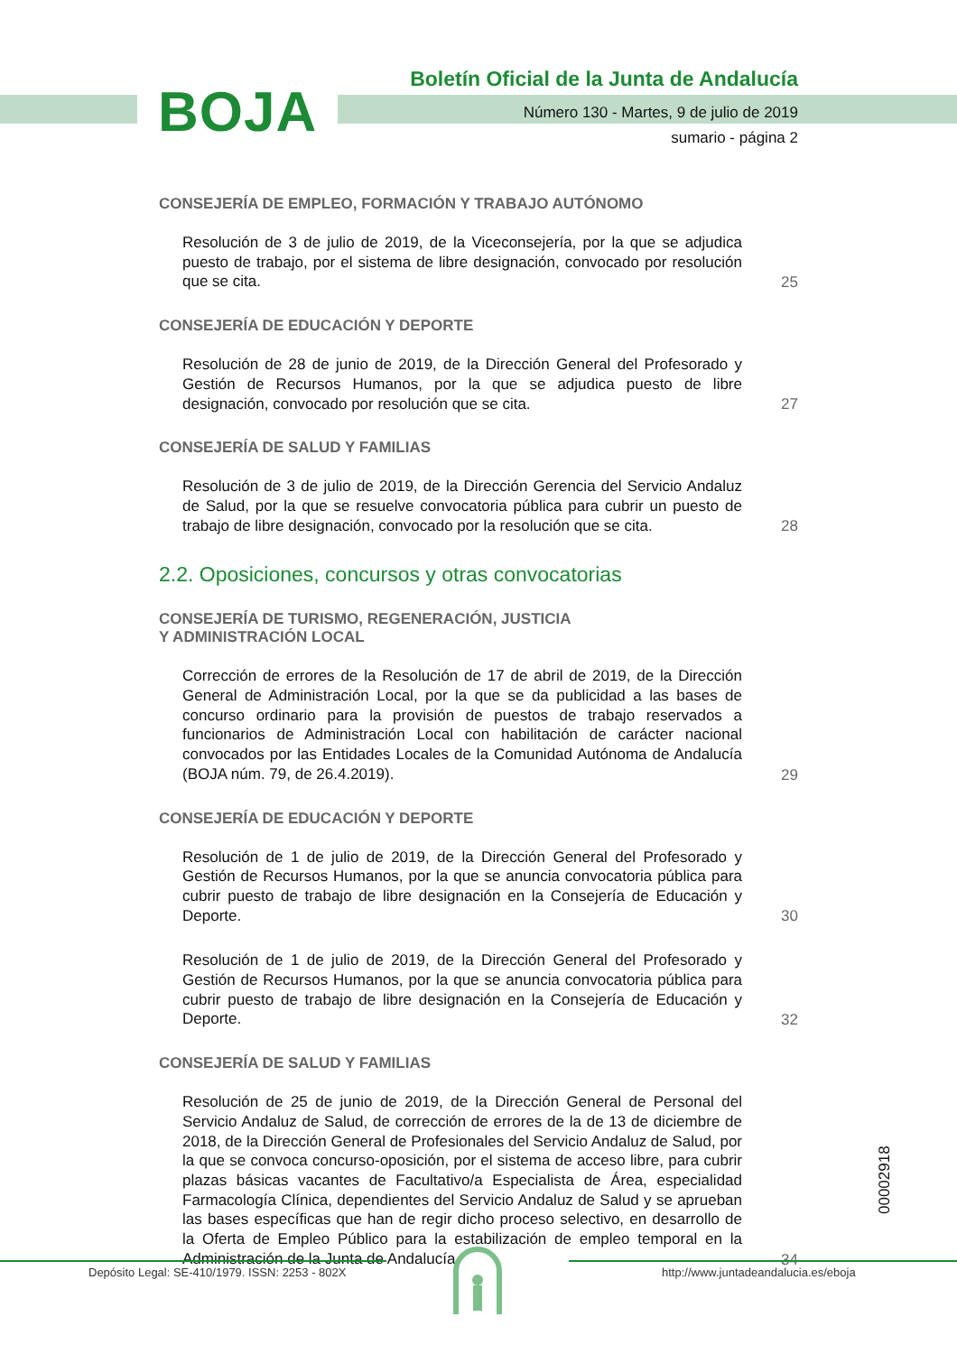BOJA
Boletín Oficial de la Junta de Andalucía
Número 130 - Martes, 9 de julio de 2019
sumario - página 2
CONSEJERÍA DE EMPLEO, FORMACIÓN Y TRABAJO AUTÓNOMO
Resolución de 3 de julio de 2019, de la Viceconsejería, por la que se adjudica puesto de trabajo, por el sistema de libre designación, convocado por resolución que se cita.
25
CONSEJERÍA DE EDUCACIÓN Y DEPORTE
Resolución de 28 de junio de 2019, de la Dirección General del Profesorado y Gestión de Recursos Humanos, por la que se adjudica puesto de libre designación, convocado por resolución que se cita.
27
CONSEJERÍA DE SALUD Y FAMILIAS
Resolución de 3 de julio de 2019, de la Dirección Gerencia del Servicio Andaluz de Salud, por la que se resuelve convocatoria pública para cubrir un puesto de trabajo de libre designación, convocado por la resolución que se cita.
28
2.2. Oposiciones, concursos y otras convocatorias
CONSEJERÍA DE TURISMO, REGENERACIÓN, JUSTICIA
Y ADMINISTRACIÓN LOCAL
Corrección de errores de la Resolución de 17 de abril de 2019, de la Dirección General de Administración Local, por la que se da publicidad a las bases de concurso ordinario para la provisión de puestos de trabajo reservados a funcionarios de Administración Local con habilitación de carácter nacional convocados por las Entidades Locales de la Comunidad Autónoma de Andalucía (BOJA núm. 79, de 26.4.2019).
29
CONSEJERÍA DE EDUCACIÓN Y DEPORTE
Resolución de 1 de julio de 2019, de la Dirección General del Profesorado y Gestión de Recursos Humanos, por la que se anuncia convocatoria pública para cubrir puesto de trabajo de libre designación en la Consejería de Educación y Deporte.
30
Resolución de 1 de julio de 2019, de la Dirección General del Profesorado y Gestión de Recursos Humanos, por la que se anuncia convocatoria pública para cubrir puesto de trabajo de libre designación en la Consejería de Educación y Deporte.
32
CONSEJERÍA DE SALUD Y FAMILIAS
Resolución de 25 de junio de 2019, de la Dirección General de Personal del Servicio Andaluz de Salud, de corrección de errores de la de 13 de diciembre de 2018, de la Dirección General de Profesionales del Servicio Andaluz de Salud, por la que se convoca concurso-oposición, por el sistema de acceso libre, para cubrir plazas básicas vacantes de Facultativo/a Especialista de Área, especialidad Farmacología Clínica, dependientes del Servicio Andaluz de Salud y se aprueban las bases específicas que han de regir dicho proceso selectivo, en desarrollo de la Oferta de Empleo Público para la estabilización de empleo temporal en la Administración de la Junta de Andalucía.
34
00002918
Depósito Legal: SE-410/1979. ISSN: 2253 - 802X http://www.juntadeandalucia.es/eboja